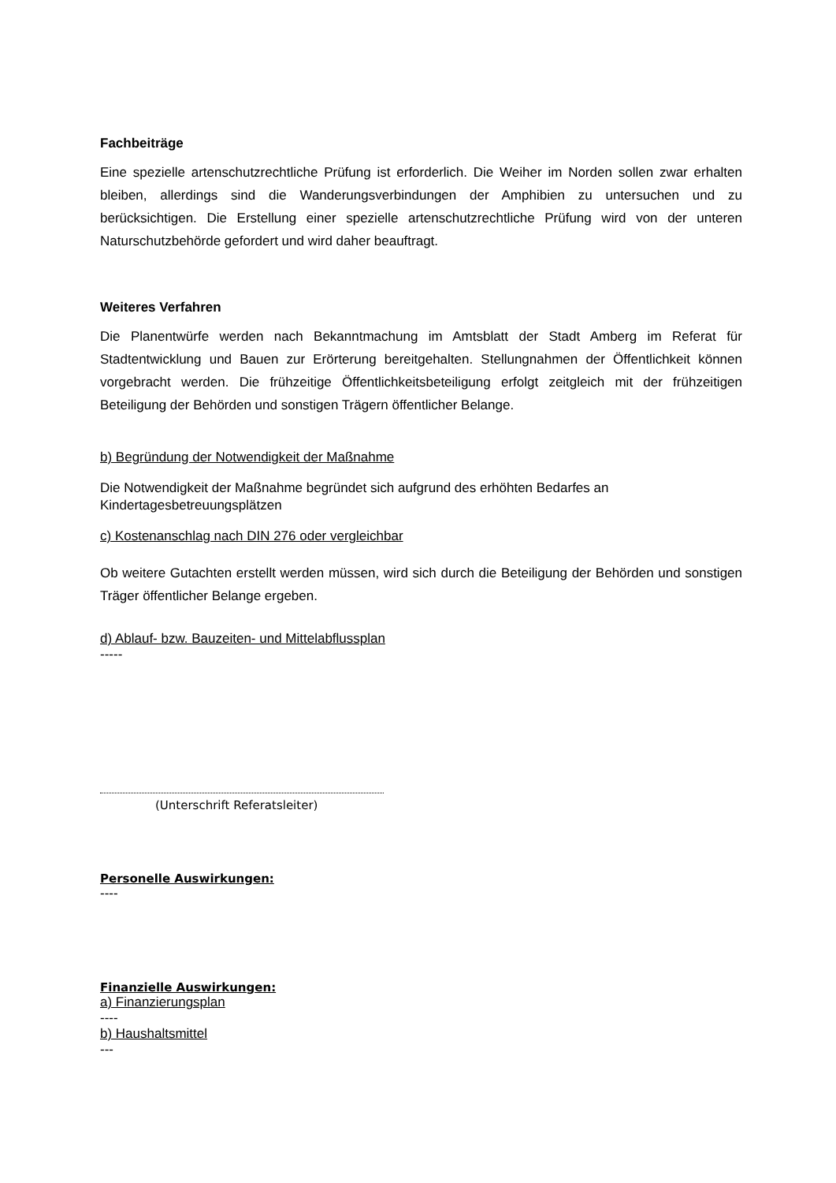Fachbeiträge
Eine spezielle artenschutzrechtliche Prüfung ist erforderlich. Die Weiher im Norden sollen zwar erhalten bleiben, allerdings sind die Wanderungsverbindungen der Amphibien zu untersuchen und zu berücksichtigen. Die Erstellung einer spezielle artenschutzrechtliche Prüfung wird von der unteren Naturschutzbehörde gefordert und wird daher beauftragt.
Weiteres Verfahren
Die Planentwürfe werden nach Bekanntmachung im Amtsblatt der Stadt Amberg im Referat für Stadtentwicklung und Bauen zur Erörterung bereitgehalten. Stellungnahmen der Öffentlichkeit können vorgebracht werden. Die frühzeitige Öffentlichkeitsbeteiligung erfolgt zeitgleich mit der frühzeitigen Beteiligung der Behörden und sonstigen Trägern öffentlicher Belange.
b) Begründung der Notwendigkeit der Maßnahme
Die Notwendigkeit der Maßnahme begründet sich aufgrund des erhöhten Bedarfes an Kindertagesbetreuungsplätzen
c) Kostenanschlag nach DIN 276 oder vergleichbar
Ob weitere Gutachten erstellt werden müssen, wird sich durch die Beteiligung der Behörden und sonstigen Träger öffentlicher Belange ergeben.
d) Ablauf- bzw. Bauzeiten- und Mittelabflussplan
-----
(Unterschrift Referatsleiter)
Personelle Auswirkungen:
----
Finanzielle Auswirkungen:
a) Finanzierungsplan
----
b) Haushaltsmittel
---